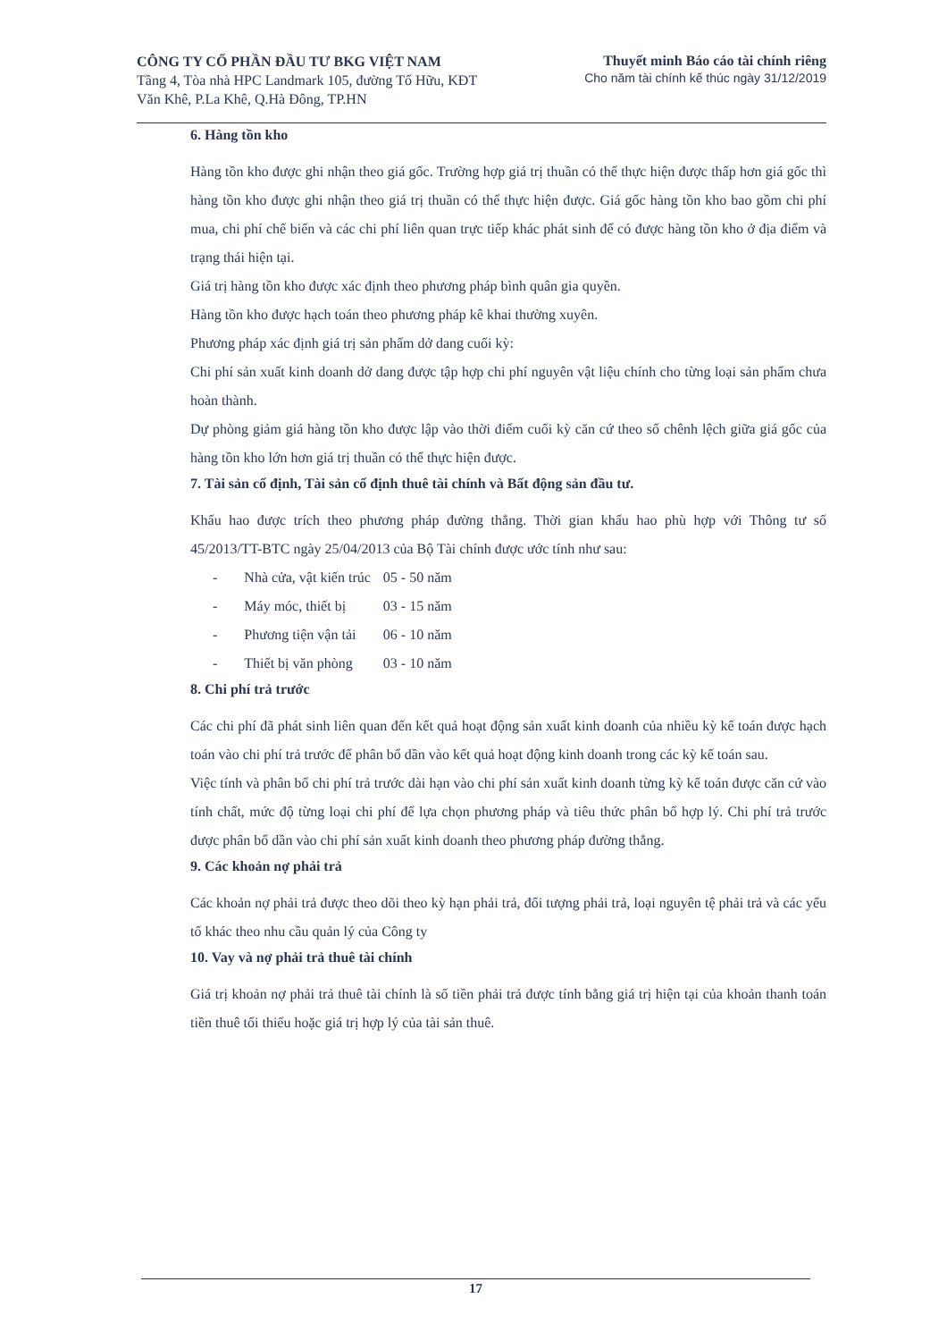CÔNG TY CỔ PHẦN ĐẦU TƯ BKG VIỆT NAM
Tầng 4, Tòa nhà HPC Landmark 105, đường Tố Hữu, KĐT
Văn Khê, P.La Khê, Q.Hà Đông, TP.HN
Thuyết minh Báo cáo tài chính riêng
Cho năm tài chính kế thúc ngày 31/12/2019
6. Hàng tồn kho
Hàng tồn kho được ghi nhận theo giá gốc. Trường hợp giá trị thuần có thể thực hiện được thấp hơn giá gốc thì hàng tồn kho được ghi nhận theo giá trị thuần có thể thực hiện được. Giá gốc hàng tồn kho bao gồm chi phí mua, chi phí chế biến và các chi phí liên quan trực tiếp khác phát sinh để có được hàng tồn kho ở địa điểm và trạng thái hiện tại.
Giá trị hàng tồn kho được xác định theo phương pháp bình quân gia quyền.
Hàng tồn kho được hạch toán theo phương pháp kê khai thường xuyên.
Phương pháp xác định giá trị sản phẩm dở dang cuối kỳ:
Chi phí sản xuất kinh doanh dở dang được tập hợp chi phí nguyên vật liệu chính cho từng loại sản phẩm chưa hoàn thành.
Dự phòng giảm giá hàng tồn kho được lập vào thời điểm cuối kỳ căn cứ theo số chênh lệch giữa giá gốc của hàng tồn kho lớn hơn giá trị thuần có thể thực hiện được.
7. Tài sản cố định, Tài sản cố định thuê tài chính và Bất động sản đầu tư.
Khấu hao được trích theo phương pháp đường thẳng. Thời gian khấu hao phù hợp với Thông tư số 45/2013/TT-BTC ngày 25/04/2013 của Bộ Tài chính được ước tính như sau:
| - | Nhà cửa, vật kiến trúc | 05 - 50 năm |
| - | Máy móc, thiết bị | 03 - 15 năm |
| - | Phương tiện vận tải | 06 - 10 năm |
| - | Thiết bị văn phòng | 03 - 10 năm |
8. Chi phí trả trước
Các chi phí đã phát sinh liên quan đến kết quả hoạt động sản xuất kinh doanh của nhiều kỳ kế toán được hạch toán vào chi phí trả trước để phân bổ dần vào kết quả hoạt động kinh doanh trong các kỳ kế toán sau.
Việc tính và phân bổ chi phí trả trước dài hạn vào chi phí sản xuất kinh doanh từng kỳ kế toán được căn cứ vào tính chất, mức độ từng loại chi phí để lựa chọn phương pháp và tiêu thức phân bổ hợp lý. Chi phí trả trước được phân bổ dần vào chi phí sản xuất kinh doanh theo phương pháp đường thẳng.
9. Các khoản nợ phải trả
Các khoản nợ phải trả được theo dõi theo kỳ hạn phải trả, đối tượng phải trả, loại nguyên tệ phải trả và các yếu tố khác theo nhu cầu quản lý của Công ty
10. Vay và nợ phải trả thuê tài chính
Giá trị khoản nợ phải trả thuê tài chính là số tiền phải trả được tính bằng giá trị hiện tại của khoản thanh toán tiền thuê tối thiểu hoặc giá trị hợp lý của tài sản thuê.
17